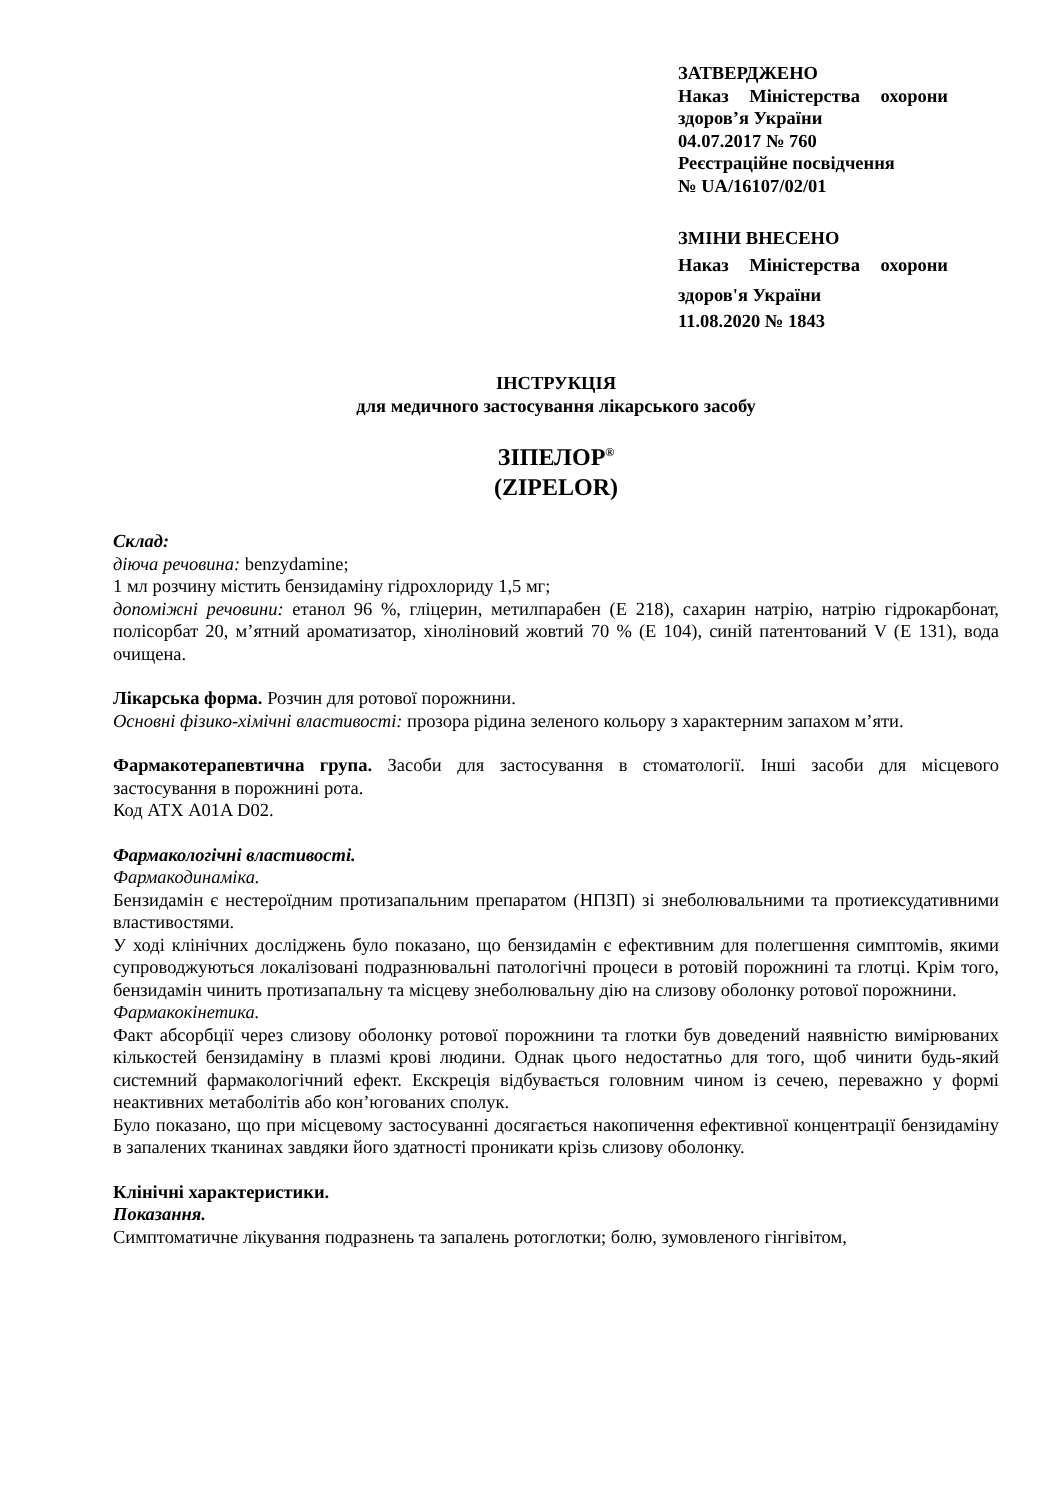ЗАТВЕРДЖЕНО
Наказ Міністерства охорони здоров’я України
04.07.2017 № 760
Реєстраційне посвідчення
№ UA/16107/02/01
ЗМІНИ ВНЕСЕНО
Наказ Міністерства охорони здоров'я України
11.08.2020 № 1843
ІНСТРУКЦІЯ
для медичного застосування лікарського засобу
ЗІПЕЛОР<sup>®</sup>
(ZIPELOR)
Склад:
діюча речовина: benzydamine;
1 мл розчину містить бензидаміну гідрохлориду 1,5 мг;
допоміжні речовини: етанол 96 %, гліцерин, метилпарабен (Е 218), сахарин натрію, натрію гідрокарбонат, полісорбат 20, м’ятний ароматизатор, хіноліновий жовтий 70 % (Е 104), синій патентований V (Е 131), вода очищена.
Лікарська форма. Розчин для ротової порожнини.
Основні фізико-хімічні властивості: прозора рідина зеленого кольору з характерним запахом м’яти.
Фармакотерапевтична група. Засоби для застосування в стоматології. Інші засоби для місцевого застосування в порожнині рота.
Код АТХ A01A D02.
Фармакологічні властивості.
Фармакодинаміка.
Бензидамін є нестероїдним протизапальним препаратом (НПЗП) зі знеболювальними та протиексудативними властивостями.
У ході клінічних досліджень було показано, що бензидамін є ефективним для полегшення симптомів, якими супроводжуються локалізовані подразнювальні патологічні процеси в ротовій порожнині та глотці. Крім того, бензидамін чинить протизапальну та місцеву знеболювальну дію на слизову оболонку ротової порожнини.
Фармакокінетика.
Факт абсорбції через слизову оболонку ротової порожнини та глотки був доведений наявністю вимірюваних кількостей бензидаміну в плазмі крові людини. Однак цього недостатньо для того, щоб чинити будь-який системний фармакологічний ефект. Екскреція відбувається головним чином із сечею, переважно у формі неактивних метаболітів або кон’югованих сполук.
Було показано, що при місцевому застосуванні досягається накопичення ефективної концентрації бензидаміну в запалених тканинах завдяки його здатності проникати крізь слизову оболонку.
Клінічні характеристики.
Показання.
Симптоматичне лікування подразнень та запалень ротоглотки; болю, зумовленого гінгівітом,